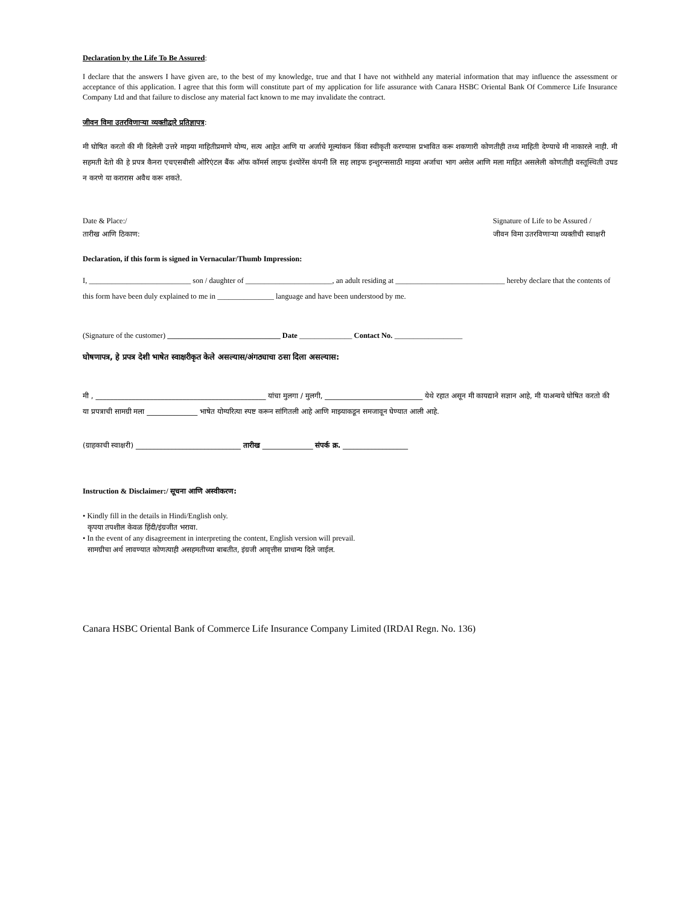Declaration by the Life To Be Assured:
I declare that the answers I have given are, to the best of my knowledge, true and that I have not withheld any material information that may influence the assessment or acceptance of this application. I agree that this form will constitute part of my application for life assurance with Canara HSBC Oriental Bank Of Commerce Life Insurance Company Ltd and that failure to disclose any material fact known to me may invalidate the contract.
जीवन विमा उतरविणाऱ्या व्यक्तीद्वारे प्रतिज्ञापत्र:
मी घोषित करतो की मी दिलेली उत्तरे माझ्या माहितीप्रमाणे योग्य, सत्य आहेत आणि या अर्जाचे मूल्यांकन किंवा स्वीकृती करण्यास प्रभावित करू शकणारी कोणतीही तथ्य माहिती देण्याचे मी नाकारले नाही. मी सहमती देतो की हे प्रपत्र कैनरा एचएसबीसी ओरिएंटल बैंक ऑफ कॉमर्स लाइफ इंश्योरेंस कंपनी लि सह लाइफ इन्शुरन्ससाठी माझ्या अर्जाचा भाग असेल आणि मला माहित असलेली कोणतीही वस्तूस्थिती उघड न करणे या करारास अवैध करू शकते.
Date & Place:/
तारीख आणि ठिकाण:
Signature of Life to be Assured /
जीवन विमा उतरविणाऱ्या व्यक्तीची स्वाक्षरी
Declaration, if this form is signed in Vernacular/Thumb Impression:
I, ___________________________ son / daughter of _______________________, an adult residing at _____________________________ hereby declare that the contents of this form have been duly explained to me in _______________ language and have been understood by me.
(Signature of the customer) ______________________________ Date ______________ Contact No. __________________
घोषणापत्र, हे प्रपत्र देशी भाषेत स्वाक्षरीकृत केले असल्यास/अंगठ्याचा ठसा दिला असल्यास:
मी , _______________________________________________ यांचा मुलगा / मुलगी, ___________________________ येथे रहात असून मी कायद्याने सज्ञान आहे, मी याअन्वये घोषित करतो की या प्रपत्राची सामग्री मला ______________ भाषेत योग्यरित्या स्पष्ट करून सांगितली आहे आणि माझ्याकडून समजावून घेण्यात आली आहे.
(ग्राहकाची स्वाक्षरी) _____________________________ तारीख ______________ संपर्क क्र. __________________
Instruction & Disclaimer:/ सूचना आणि अस्वीकरण:
• Kindly fill in the details in Hindi/English only.
कृपया तपशील केवळ हिंदी/इंग्रजीत भरावा.
• In the event of any disagreement in interpreting the content, English version will prevail.
सामग्रीचा अर्थ लावण्यात कोणत्याही असहमतीच्या बाबतीत, इंग्रजी आवृत्तीस प्राधान्य दिले जाईल.
Canara HSBC Oriental Bank of Commerce Life Insurance Company Limited (IRDAI Regn. No. 136)